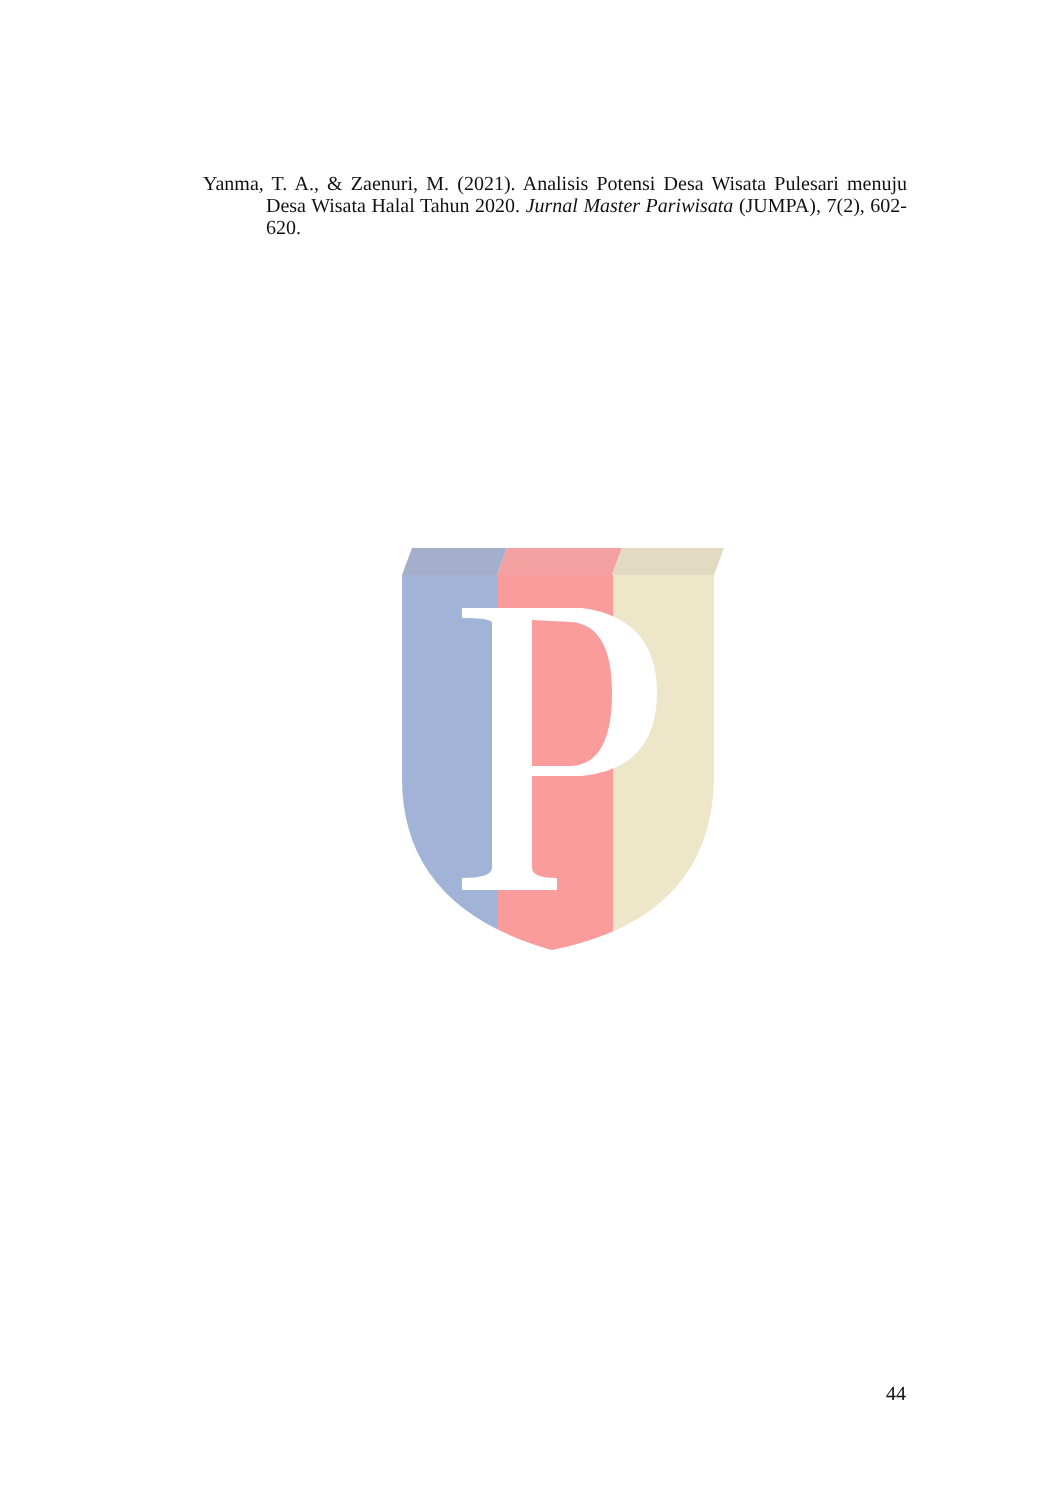Yanma, T. A., & Zaenuri, M. (2021). Analisis Potensi Desa Wisata Pulesari menuju Desa Wisata Halal Tahun 2020. Jurnal Master Pariwisata (JUMPA), 7(2), 602-620.
44